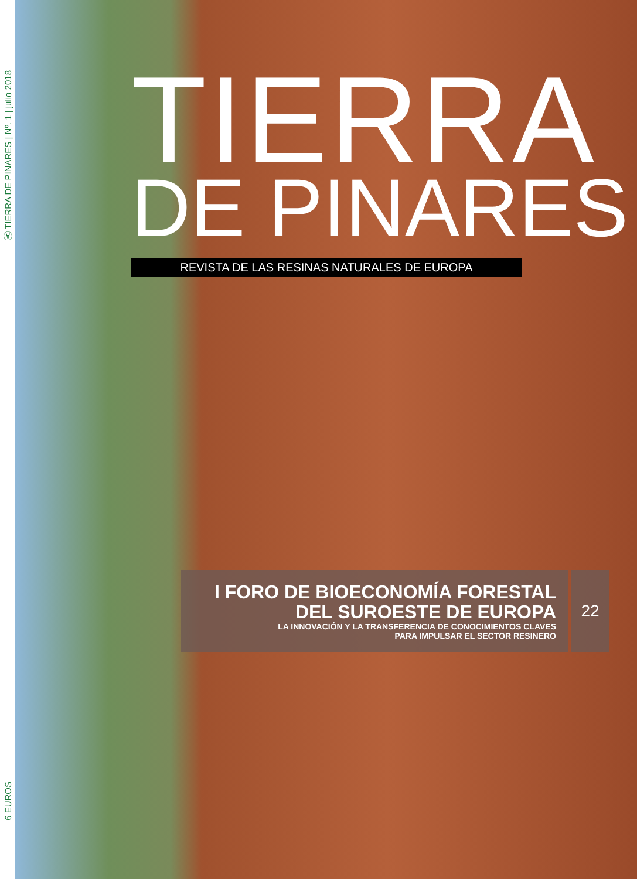Ⓐ TIERRA DE PINARES | Nº. 1 | julio 2018
6 EUROS
TIERRA
DE PINARES
REVISTA DE LAS RESINAS NATURALES DE EUROPA
I FORO DE BIOECONOMÍA FORESTAL DEL SUROESTE DE EUROPA
LA INNOVACIÓN Y LA TRANSFERENCIA DE CONOCIMIENTOS CLAVES
PARA IMPULSAR EL SECTOR RESINERO
22